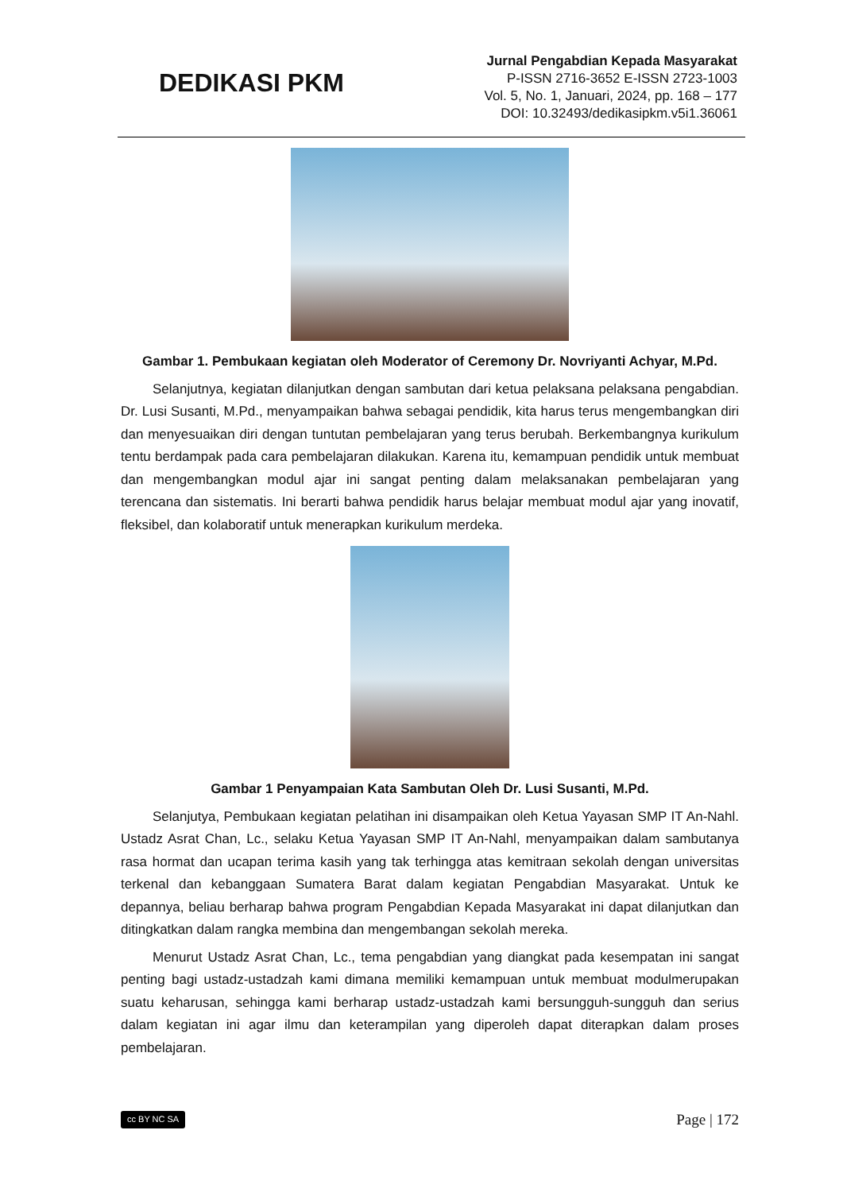DEDIKASI PKM
Jurnal Pengabdian Kepada Masyarakat
P-ISSN 2716-3652 E-ISSN 2723-1003
Vol. 5, No. 1, Januari, 2024, pp. 168 – 177
DOI: 10.32493/dedikasipkm.v5i1.36061
Gambar 1. Pembukaan kegiatan oleh Moderator of Ceremony Dr. Novriyanti Achyar, M.Pd.
Selanjutnya, kegiatan dilanjutkan dengan sambutan dari ketua pelaksana pelaksana pengabdian. Dr. Lusi Susanti, M.Pd., menyampaikan bahwa sebagai pendidik, kita harus terus mengembangkan diri dan menyesuaikan diri dengan tuntutan pembelajaran yang terus berubah. Berkembangnya kurikulum tentu berdampak pada cara pembelajaran dilakukan. Karena itu, kemampuan pendidik untuk membuat dan mengembangkan modul ajar ini sangat penting dalam melaksanakan pembelajaran yang terencana dan sistematis. Ini berarti bahwa pendidik harus belajar membuat modul ajar yang inovatif, fleksibel, dan kolaboratif untuk menerapkan kurikulum merdeka.
Gambar 1 Penyampaian Kata Sambutan Oleh Dr. Lusi Susanti, M.Pd.
Selanjutya, Pembukaan kegiatan pelatihan ini disampaikan oleh Ketua Yayasan SMP IT An-Nahl. Ustadz Asrat Chan, Lc., selaku Ketua Yayasan SMP IT An-Nahl, menyampaikan dalam sambutanya rasa hormat dan ucapan terima kasih yang tak terhingga atas kemitraan sekolah dengan universitas terkenal dan kebanggaan Sumatera Barat dalam kegiatan Pengabdian Masyarakat. Untuk ke depannya, beliau berharap bahwa program Pengabdian Kepada Masyarakat ini dapat dilanjutkan dan ditingkatkan dalam rangka membina dan mengembangan sekolah mereka.
Menurut Ustadz Asrat Chan, Lc., tema pengabdian yang diangkat pada kesempatan ini sangat penting bagi ustadz-ustadzah kami dimana memiliki kemampuan untuk membuat modulmerupakan suatu keharusan, sehingga kami berharap ustadz-ustadzah kami bersungguh-sungguh dan serius dalam kegiatan ini agar ilmu dan keterampilan yang diperoleh dapat diterapkan dalam proses pembelajaran.
cc BY NC SA
Page | 172